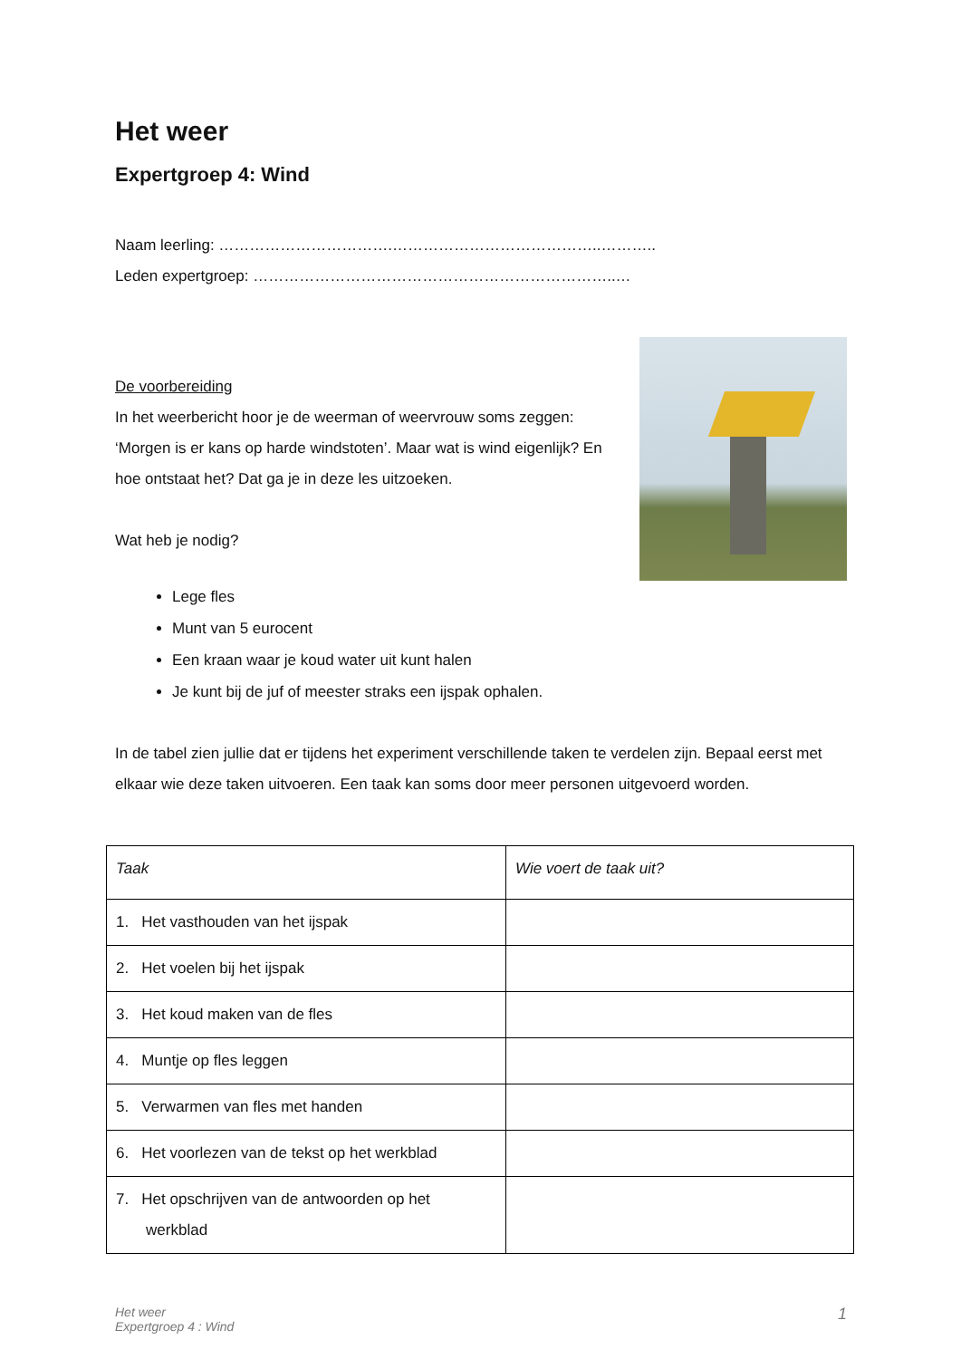Het weer
Expertgroep 4: Wind
Naam leerling: …………………………….…………………………………..………..
Leden expertgroep: ……………………………………………………………..…
De voorbereiding
In het weerbericht hoor je de weerman of weervrouw soms zeggen: ‘Morgen is er kans op harde windstoten’. Maar wat is wind eigenlijk? En hoe ontstaat het? Dat ga je in deze les uitzoeken.
Wat heb je nodig?
Lege fles
Munt van 5 eurocent
Een kraan waar je koud water uit kunt halen
Je kunt bij de juf of meester straks een ijspak ophalen.
In de tabel zien jullie dat er tijdens het experiment verschillende taken te verdelen zijn. Bepaal eerst met elkaar wie deze taken uitvoeren. Een taak kan soms door meer personen uitgevoerd worden.
| Taak | Wie voert de taak uit? |
| --- | --- |
| 1. Het vasthouden van het ijspak | |
| 2. Het voelen bij het ijspak | |
| 3. Het koud maken van de fles | |
| 4. Muntje op fles leggen | |
| 5. Verwarmen van fles met handen | |
| 6. Het voorlezen van de tekst op het werkblad | |
| 7. Het opschrijven van de antwoorden op het werkblad | |
Het weer
Expertgroep 4 : Wind
1